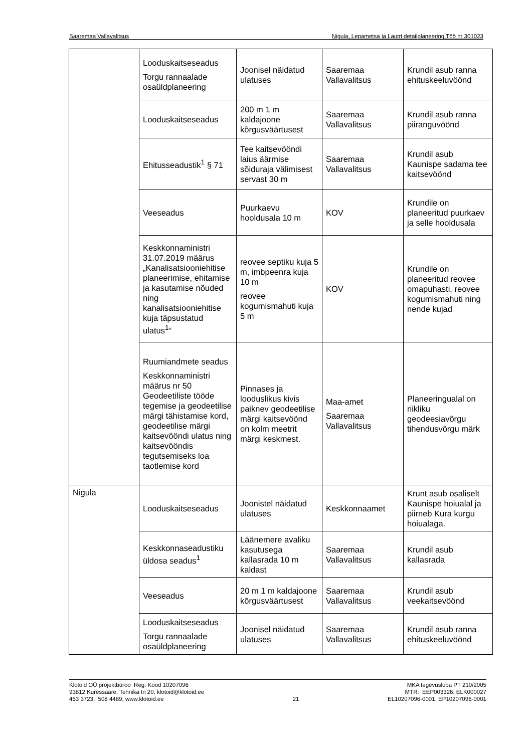Saaremaa Vallavalitsus Nigula, Lepametsa ja Lautri detailplaneering Töö nr 301023
| | Looduskaitseseadus Torgu rannaalade osaüldplaneering | Joonisel näidatud ulatuses | Saaremaa Vallavalitsus | Krundil asub ranna ehituskeeluvöönd |
| | Looduskaitseseadus | 200 m 1 m kaldajoone kõrgusväärtusest | Saaremaa Vallavalitsus | Krundil asub ranna piiranguvöönd |
| | Ehitusseadustik<sup>1</sup> § 71 | Tee kaitsevööndi laius äärmise sõiduraja välimisest servast 30 m | Saaremaa Vallavalitsus | Krundil asub Kaunispe sadama tee kaitsevöönd |
| | Veeseadus | Puurkaevu hooldusala 10 m | KOV | Krundile on planeeritud puurkaev ja selle hooldusala |
| | Keskkonnaministri 31.07.2019 määrus „Kanalisatsiooniehitise planeerimise, ehitamise ja kasutamise nõuded ning kanalisatsiooniehitise kuja täpsustatud ulatus<sup>1</sup>“ | reovee septiku kuja 5 m, imbpeenra kuja 10 m reovee kogumismahuti kuja 5 m | KOV | Krundile on planeeritud reovee omapuhasti, reovee kogumismahuti ning nende kujad |
| | Ruumiandmete seadus Keskkonnaministri määrus nr 50 Geodeetiliste tööde tegemise ja geodeetilise märgi tähistamise kord, geodeetilise märgi kaitsevööndi ulatus ning kaitsevööndis tegutsemiseks loa taotlemise kord | Pinnases ja looduslikus kivis paiknev geodeetilise märgi kaitsevöönd on kolm meetrit märgi keskmest. | Maa-amet Saaremaa Vallavalitsus | Planeeringualal on riikliku geodeesiavõrgu tihendusvõrgu märk |
| Nigula | Looduskaitseseadus | Joonistel näidatud ulatuses | Keskkonnaamet | Krunt asub osaliselt Kaunispe hoiualal ja piirneb Kura kurgu hoiualaga. |
| | Keskkonnaseadustiku üldosa seadus<sup>1</sup> | Läänemere avaliku kasutusega kallasrada 10 m kaldast | Saaremaa Vallavalitsus | Krundil asub kallasrada |
| | Veeseadus | 20 m 1 m kaldajoone kõrgusväärtusest | Saaremaa Vallavalitsus | Krundil asub veekaitsevöönd |
| | Looduskaitseseadus Torgu rannaalade osaüldplaneering | Joonisel näidatud ulatuses | Saaremaa Vallavalitsus | Krundil asub ranna ehituskeeluvöönd |
Klotoid OÜ projektbüroo Reg. Kood 10207096
93812 Kuressaare, Tehnika tn 20, klotoid@klotoid.ee
453 3723; 508 4489; www.klotoid.ee
21 MKA tegevusluba PT 210/2005
MTR: EEP003326; ELK000027
EL10207096-0001; EP10207096-0001